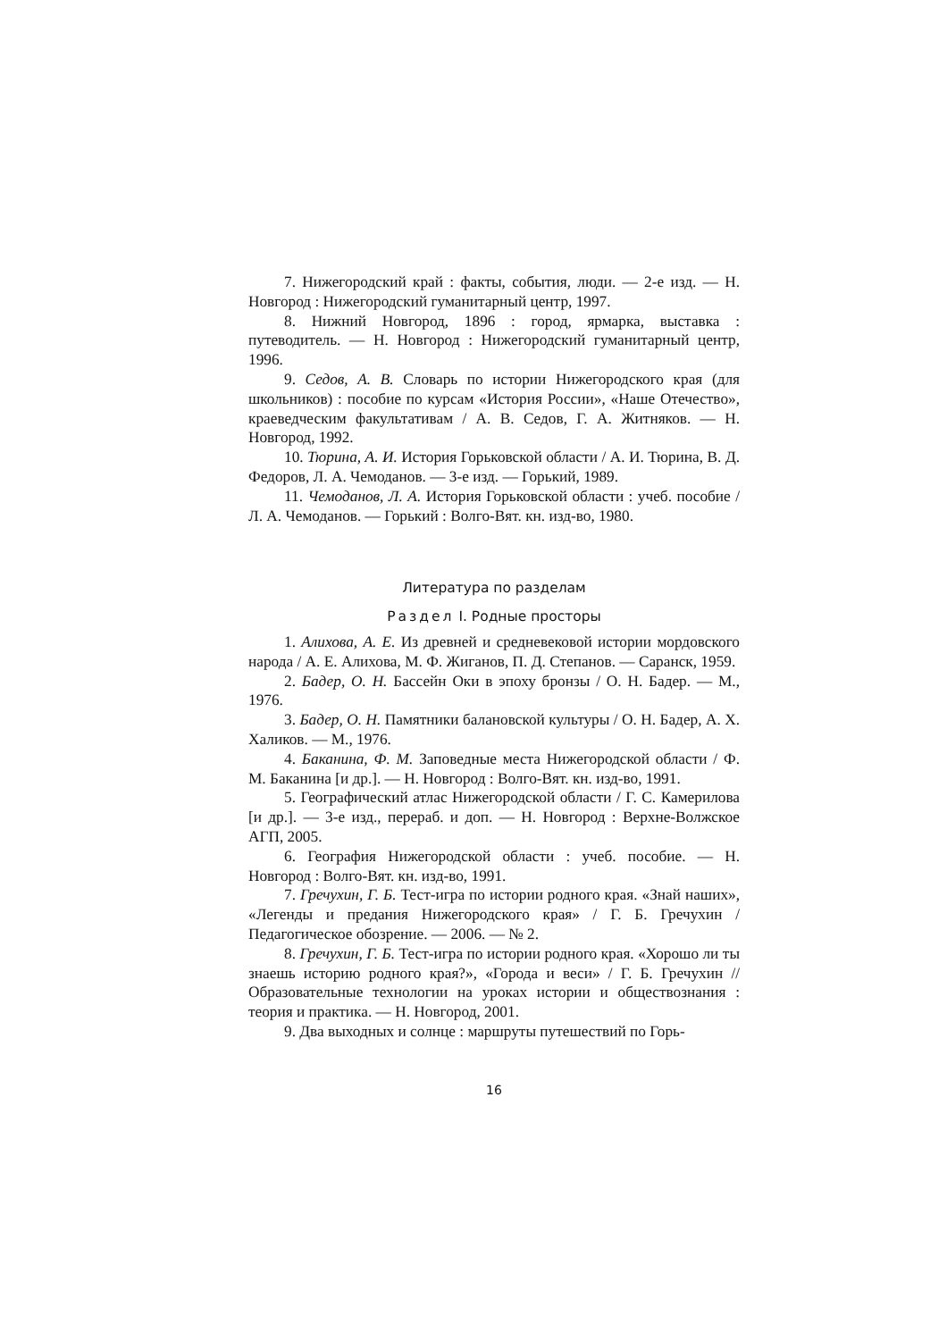7. Нижегородский край : факты, события, люди. — 2-е изд. — Н. Новгород : Нижегородский гуманитарный центр, 1997.
8. Нижний Новгород, 1896 : город, ярмарка, выставка : путеводитель. — Н. Новгород : Нижегородский гуманитарный центр, 1996.
9. Седов, А. В. Словарь по истории Нижегородского края (для школьников) : пособие по курсам «История России», «Наше Отечество», краеведческим факультативам / А. В. Седов, Г. А. Житняков. — Н. Новгород, 1992.
10. Тюрина, А. И. История Горьковской области / А. И. Тюрина, В. Д. Федоров, Л. А. Чемоданов. — 3-е изд. — Горький, 1989.
11. Чемоданов, Л. А. История Горьковской области : учеб. пособие / Л. А. Чемоданов. — Горький : Волго-Вят. кн. изд-во, 1980.
Литература по разделам
Раздел I. Родные просторы
1. Алихова, А. Е. Из древней и средневековой истории мордовского народа / А. Е. Алихова, М. Ф. Жиганов, П. Д. Степанов. — Саранск, 1959.
2. Бадер, О. Н. Бассейн Оки в эпоху бронзы / О. Н. Бадер. — М., 1976.
3. Бадер, О. Н. Памятники балановской культуры / О. Н. Бадер, А. Х. Халиков. — М., 1976.
4. Баканина, Ф. М. Заповедные места Нижегородской области / Ф. М. Баканина [и др.]. — Н. Новгород : Волго-Вят. кн. изд-во, 1991.
5. Географический атлас Нижегородской области / Г. С. Камерилова [и др.]. — 3-е изд., перераб. и доп. — Н. Новгород : Верхне-Волжское АГП, 2005.
6. География Нижегородской области : учеб. пособие. — Н. Новгород : Волго-Вят. кн. изд-во, 1991.
7. Гречухин, Г. Б. Тест-игра по истории родного края. «Знай наших», «Легенды и предания Нижегородского края» / Г. Б. Гречухин / Педагогическое обозрение. — 2006. — № 2.
8. Гречухин, Г. Б. Тест-игра по истории родного края. «Хорошо ли ты знаешь историю родного края?», «Города и веси» / Г. Б. Гречухин // Образовательные технологии на уроках истории и обществознания : теория и практика. — Н. Новгород, 2001.
9. Два выходных и солнце : маршруты путешествий по Горь-
16